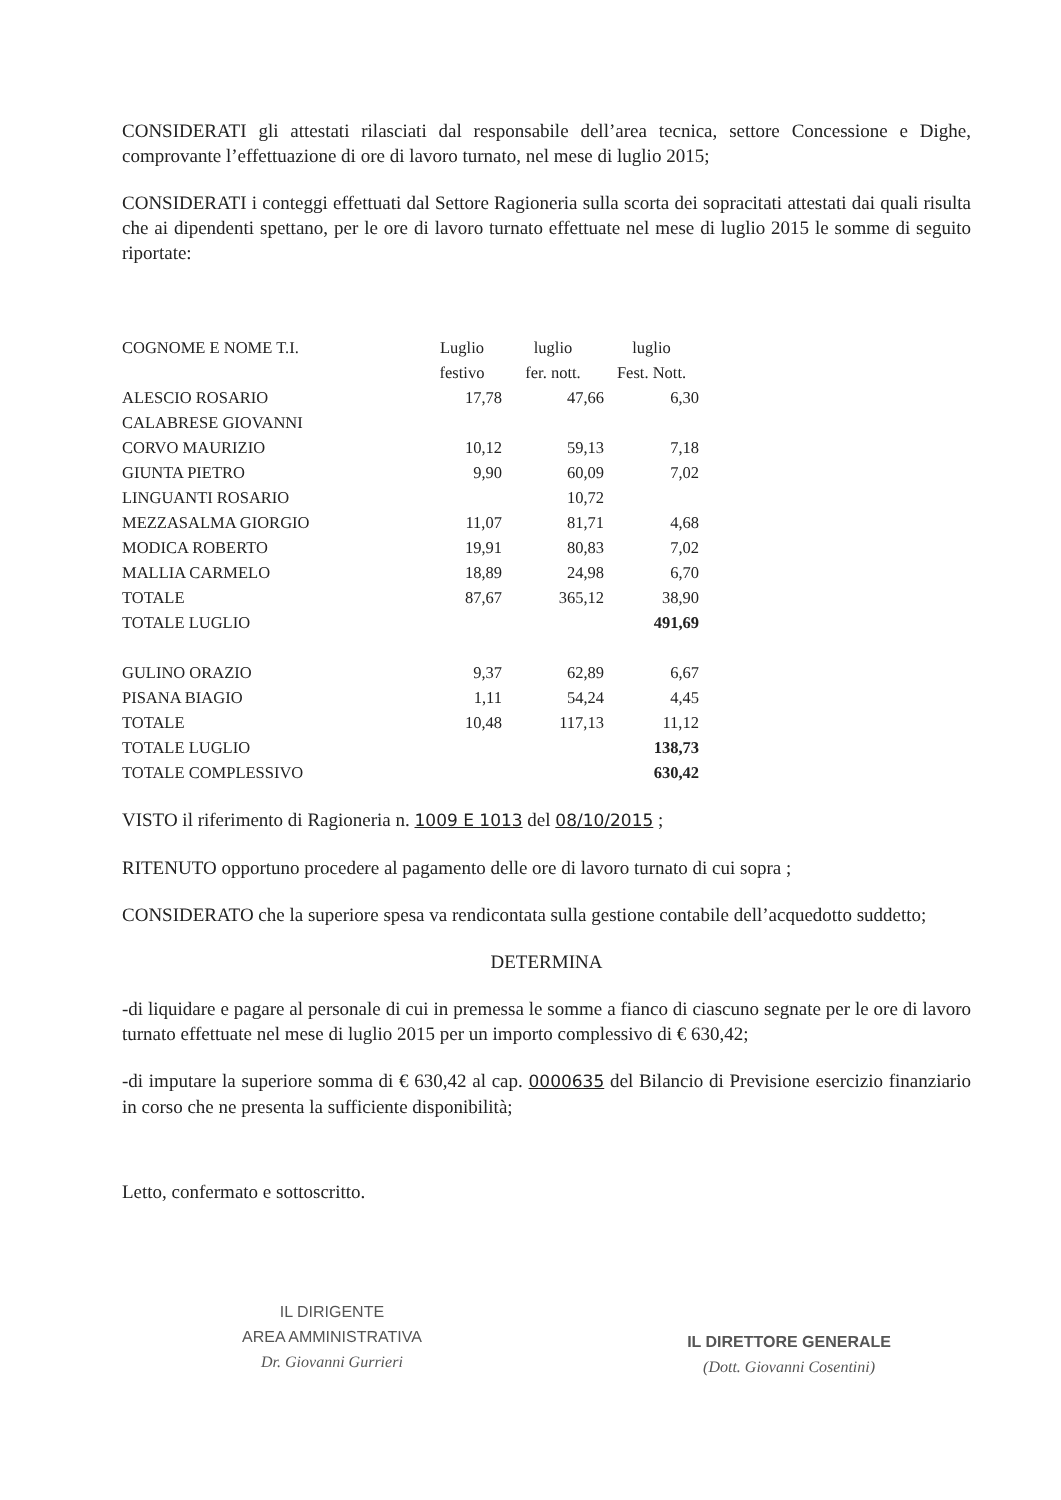CONSIDERATI gli attestati rilasciati dal responsabile dell’area tecnica, settore Concessione e Dighe, comprovante l’effettuazione di ore di lavoro turnato, nel mese di luglio 2015;
CONSIDERATI i conteggi effettuati dal Settore Ragioneria sulla scorta dei sopracitati attestati dai quali risulta che ai dipendenti spettano, per le ore di lavoro turnato effettuate nel mese di luglio 2015 le somme di seguito riportate:
| COGNOME E NOME T.I. | Luglio | luglio | luglio |
| | festivo | fer. nott. | Fest. Nott. |
| ALESCIO ROSARIO | 17,78 | 47,66 | 6,30 |
| CALABRESE GIOVANNI | | | |
| CORVO MAURIZIO | 10,12 | 59,13 | 7,18 |
| GIUNTA PIETRO | 9,90 | 60,09 | 7,02 |
| LINGUANTI ROSARIO | | 10,72 | |
| MEZZASALMA GIORGIO | 11,07 | 81,71 | 4,68 |
| MODICA ROBERTO | 19,91 | 80,83 | 7,02 |
| MALLIA CARMELO | 18,89 | 24,98 | 6,70 |
| TOTALE | 87,67 | 365,12 | 38,90 |
| TOTALE LUGLIO | | | 491,69 |
| GULINO ORAZIO | 9,37 | 62,89 | 6,67 |
| PISANA BIAGIO | 1,11 | 54,24 | 4,45 |
| TOTALE | 10,48 | 117,13 | 11,12 |
| TOTALE LUGLIO | | | 138,73 |
| TOTALE COMPLESSIVO | | | 630,42 |
VISTO il riferimento di Ragioneria n. 1009 E 1013 del 08/10/2015 ;
RITENUTO opportuno procedere al pagamento delle ore di lavoro turnato di cui sopra ;
CONSIDERATO che la superiore spesa va rendicontata sulla gestione contabile dell’acquedotto suddetto;
DETERMINA
-di liquidare e pagare al personale di cui in premessa le somme a fianco di ciascuno segnate per le ore di lavoro turnato effettuate nel mese di luglio 2015 per un importo complessivo di € 630,42;
-di imputare la superiore somma di € 630,42 al cap. 0000635 del Bilancio di Previsione esercizio finanziario in corso che ne presenta la sufficiente disponibilità;
Letto, confermato e sottoscritto.
IL DIRIGENTE
AREA AMMINISTRATIVA
Dr. Giovanni Gurrieri
IL DIRETTORE GENERALE
(Dott. Giovanni Cosentini)